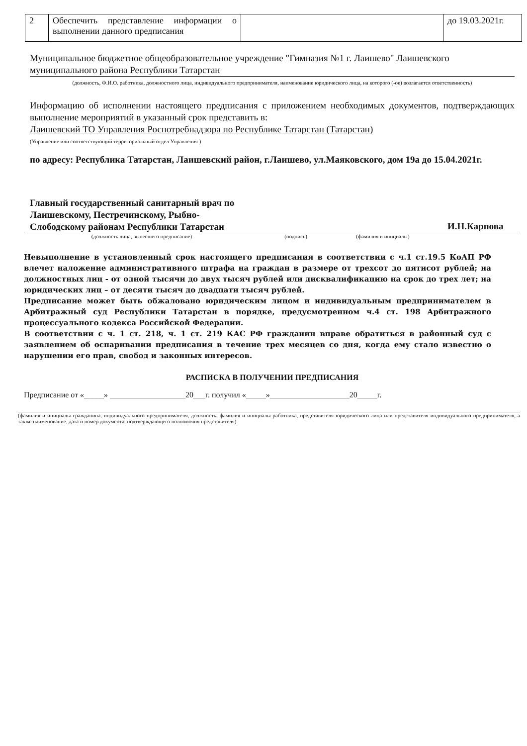| 2 | Обеспечить представление информации о выполнении данного предписания | | до 19.03.2021г. |
Муниципальное бюджетное общеобразовательное учреждение "Гимназия №1 г. Лаишево" Лаишевского муниципального района Республики Татарстан
(должность, Ф.И.О. работника, должностного лица, индивидуального предпринимателя, наименование юридического лица, на которого (-ое) возлагается ответственность)
Информацию об исполнении настоящего предписания с приложением необходимых документов, подтверждающих выполнение мероприятий в указанный срок представить в:
Лаишевский ТО Управления Роспотребнадзора по Республике Татарстан (Татарстан)
(Управление или соответствующий территориальный отдел Управления )
по адресу: Республика Татарстан, Лаишевский район, г.Лаишево, ул.Маяковского, дом 19а до 15.04.2021г.
Главный государственный санитарный врач по Лаишевскому, Пестречинскому, Рыбно-Слободскому районам Республики Татарстан
И.Н.Карпова
(должность лица, вынесшего предписание) (подпись) (фамилия и инициалы)
Невыполнение в установленный срок настоящего предписания в соответствии с ч.1 ст.19.5 КоАП РФ влечет наложение административного штрафа на граждан в размере от трехсот до пятисот рублей; на должностных лиц - от одной тысячи до двух тысяч рублей или дисквалификацию на срок до трех лет; на юридических лиц – от десяти тысяч до двадцати тысяч рублей.
Предписание может быть обжаловано юридическим лицом и индивидуальным предпринимателем в Арбитражный суд Республики Татарстан в порядке, предусмотренном ч.4 ст. 198 Арбитражного процессуального кодекса Российской Федерации.
В соответствии с ч. 1 ст. 218, ч. 1 ст. 219 КАС РФ гражданин вправе обратиться в районный суд с заявлением об оспаривании предписания в течение трех месяцев со дня, когда ему стало известно о нарушении его прав, свобод и законных интересов.
РАСПИСКА В ПОЛУЧЕНИИ ПРЕДПИСАНИЯ
Предписание от «_____» ___________________20___г. получил «_____»____________________20_____г.
(фамилия и инициалы гражданина, индивидуального предпринимателя, должность, фамилия и инициалы работника, представителя юридического лица или представителя индивидуального предпринимателя, а также наименование, дата и номер документа, подтверждающего полномочия представителя)